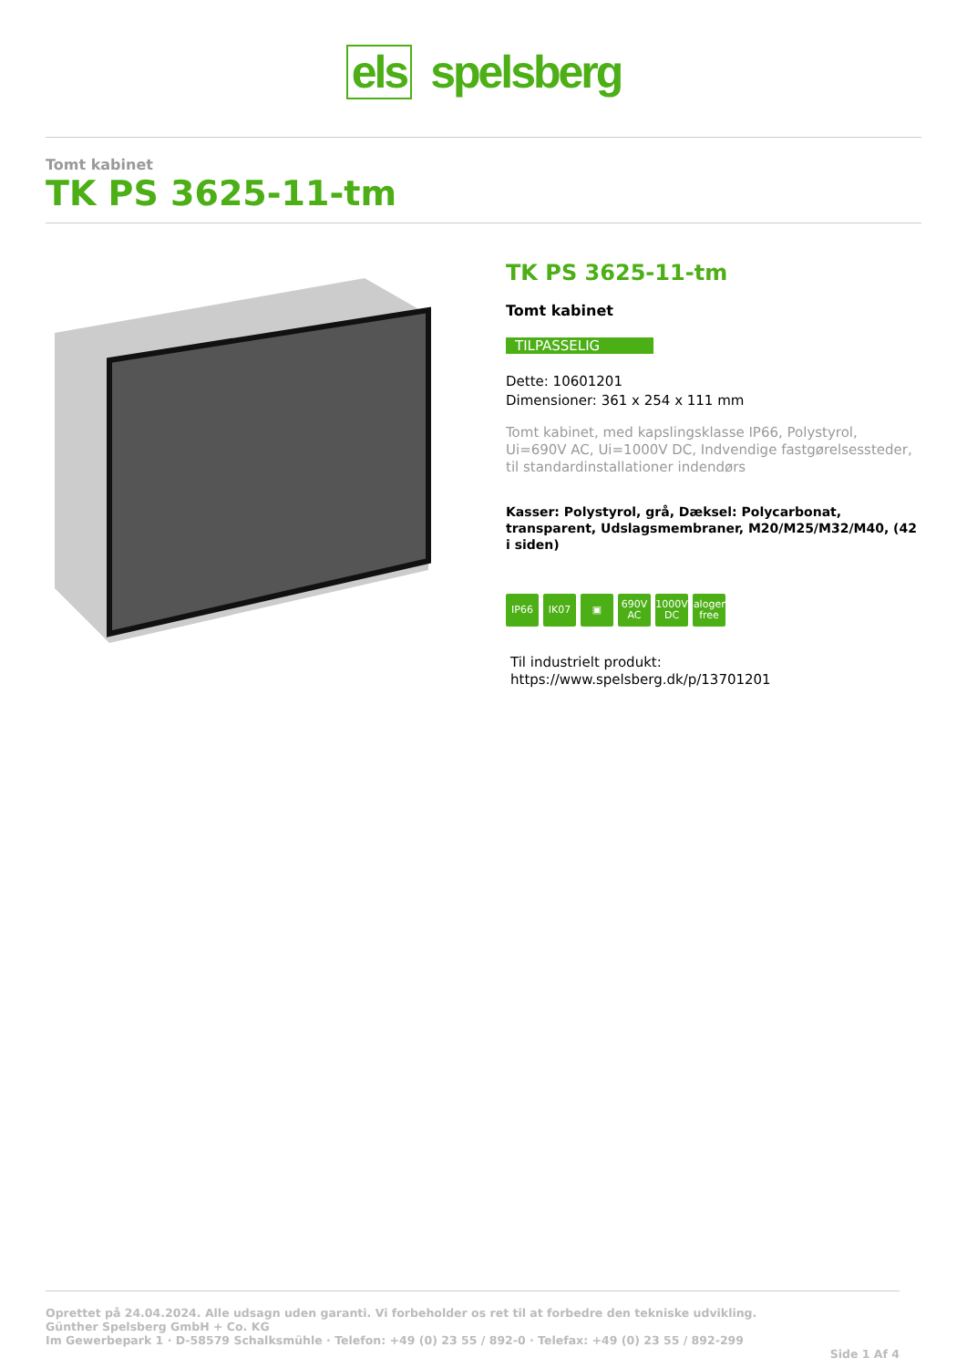els spelsberg
Tomt kabinet
TK PS 3625-11-tm
TK PS 3625-11-tm
Tomt kabinet
TILPASSELIG
Dette: 10601201
Dimensioner: 361 x 254 x 111 mm
Tomt kabinet, med kapslingsklasse IP66, Polystyrol, Ui=690V AC, Ui=1000V DC, Indvendige fastgørelsessteder, til standardinstallationer indendørs
Kasser: Polystyrol, grå, Dæksel: Polycarbonat, transparent, Udslagsmembraner, M20/M25/M32/M40, (42 i siden)
IP66 IK07 ▣ 690V AC
1000V DC
halogen-free
Til industrielt produkt:
https://www.spelsberg.dk/p/13701201
Oprettet på 24.04.2024. Alle udsagn uden garanti. Vi forbeholder os ret til at forbedre den tekniske udvikling.
Günther Spelsberg GmbH + Co. KG
Im Gewerbepark 1 · D-58579 Schalksmühle · Telefon: +49 (0) 23 55 / 892-0 · Telefax: +49 (0) 23 55 / 892-299
Side 1 Af 4